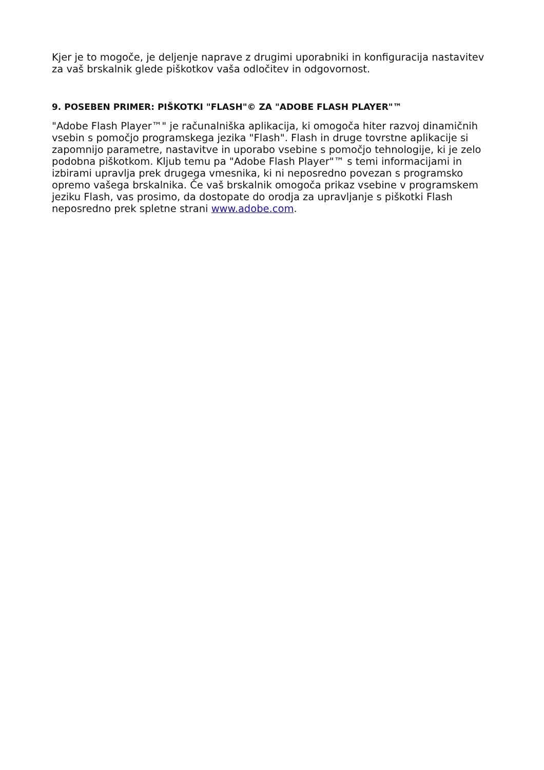Kjer je to mogoče, je deljenje naprave z drugimi uporabniki in konfiguracija nastavitev za vaš brskalnik glede piškotkov vaša odločitev in odgovornost.
9. POSEBEN PRIMER: PIŠKOTKI "FLASH"© ZA "ADOBE FLASH PLAYER"™
"Adobe Flash Player™" je računalniška aplikacija, ki omogoča hiter razvoj dinamičnih vsebin s pomočjo programskega jezika "Flash". Flash in druge tovrstne aplikacije si zapomnijo parametre, nastavitve in uporabo vsebine s pomočjo tehnologije, ki je zelo podobna piškotkom. Kljub temu pa "Adobe Flash Player"™ s temi informacijami in izbirami upravlja prek drugega vmesnika, ki ni neposredno povezan s programsko opremo vašega brskalnika. Če vaš brskalnik omogoča prikaz vsebine v programskem jeziku Flash, vas prosimo, da dostopate do orodja za upravljanje s piškotki Flash neposredno prek spletne strani www.adobe.com.